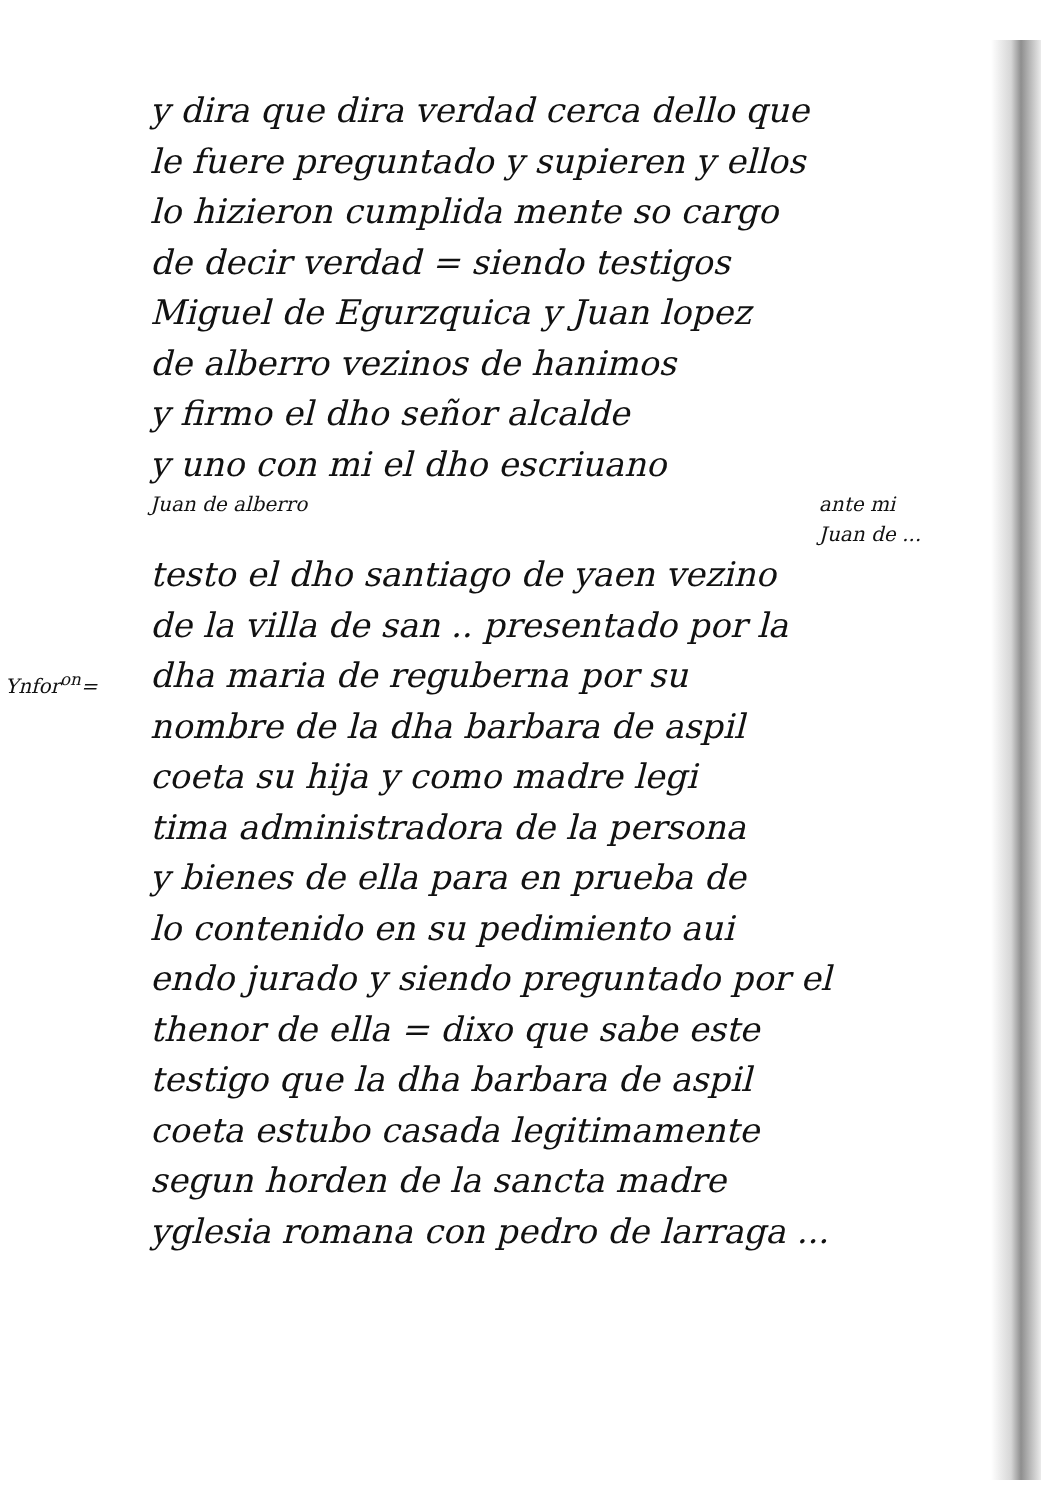Ynfor<sup>on</sup>=
y dira que dira verdad cerca dello que
le fuere preguntado y supieren y ellos
lo hizieron cumplida mente so cargo
de decir verdad = siendo testigos
Miguel de Egurzquica y Juan lopez
de alberro vezinos de hanimos
y firmo el dho señor alcalde
y uno con mi el dho escriuano
Juan de alberro ante mi
Juan de ...
testo el dho santiago de yaen vezino
de la villa de san .. presentado por la
dha maria de reguberna por su
nombre de la dha barbara de aspil
coeta su hija y como madre legi
tima administradora de la persona
y bienes de ella para en prueba de
lo contenido en su pedimiento aui
endo jurado y siendo preguntado por el
thenor de ella = dixo que sabe este
testigo que la dha barbara de aspil
coeta estubo casada legitimamente
segun horden de la sancta madre
yglesia romana con pedro de larraga ...